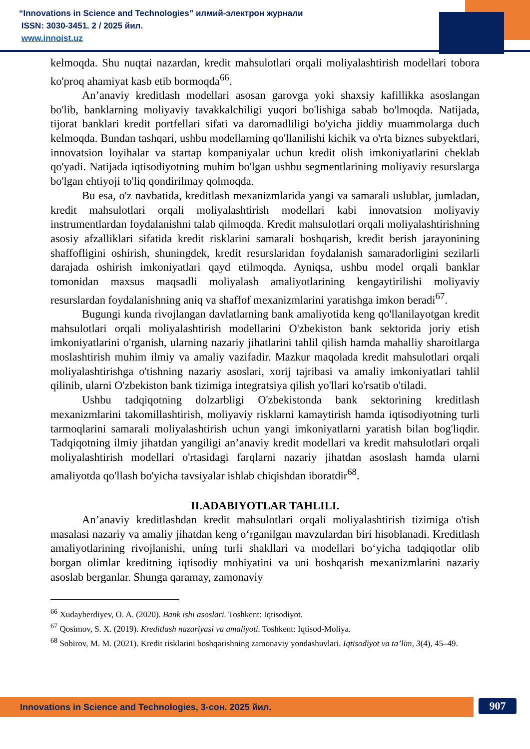“Innovations in Science and Technologies” илмий-электрон журнали
ISSN: 3030-3451. 2 / 2025 йил.
www.innoist.uz
kelmoqda. Shu nuqtai nazardan, kredit mahsulotlari orqali moliyalashtirish modellari tobora ko'proq ahamiyat kasb etib bormoqda<sup>66</sup>.
An’anaviy kreditlash modellari asosan garovga yoki shaxsiy kafillikka asoslangan bo'lib, banklarning moliyaviy tavakkalchiligi yuqori bo'lishiga sabab bo'lmoqda. Natijada, tijorat banklari kredit portfellari sifati va daromadliligi bo'yicha jiddiy muammolarga duch kelmoqda. Bundan tashqari, ushbu modellarning qo'llanilishi kichik va o'rta biznes subyektlari, innovatsion loyihalar va startap kompaniyalar uchun kredit olish imkoniyatlarini cheklab qo'yadi. Natijada iqtisodiyotning muhim bo'lgan ushbu segmentlarining moliyaviy resurslarga bo'lgan ehtiyoji to'liq qondirilmay qolmoqda.
Bu esa, o'z navbatida, kreditlash mexanizmlarida yangi va samarali uslublar, jumladan, kredit mahsulotlari orqali moliyalashtirish modellari kabi innovatsion moliyaviy instrumentlardan foydalanishni talab qilmoqda. Kredit mahsulotlari orqali moliyalashtirishning asosiy afzalliklari sifatida kredit risklarini samarali boshqarish, kredit berish jarayonining shaffofligini oshirish, shuningdek, kredit resurslaridan foydalanish samaradorligini sezilarli darajada oshirish imkoniyatlari qayd etilmoqda. Ayniqsa, ushbu model orqali banklar tomonidan maxsus maqsadli moliyalash amaliyotlarining kengaytirilishi moliyaviy resurslardan foydalanishning aniq va shaffof mexanizmlarini yaratishga imkon beradi<sup>67</sup>.
Bugungi kunda rivojlangan davlatlarning bank amaliyotida keng qo'llanilayotgan kredit mahsulotlari orqali moliyalashtirish modellarini O'zbekiston bank sektorida joriy etish imkoniyatlarini o'rganish, ularning nazariy jihatlarini tahlil qilish hamda mahalliy sharoitlarga moslashtirish muhim ilmiy va amaliy vazifadir. Mazkur maqolada kredit mahsulotlari orqali moliyalashtirishga o'tishning nazariy asoslari, xorij tajribasi va amaliy imkoniyatlari tahlil qilinib, ularni O'zbekiston bank tizimiga integratsiya qilish yo'llari ko'rsatib o'tiladi.
Ushbu tadqiqotning dolzarbligi O'zbekistonda bank sektorining kreditlash mexanizmlarini takomillashtirish, moliyaviy risklarni kamaytirish hamda iqtisodiyotning turli tarmoqlarini samarali moliyalashtirish uchun yangi imkoniyatlarni yaratish bilan bog'liqdir. Tadqiqotning ilmiy jihatdan yangiligi an’anaviy kredit modellari va kredit mahsulotlari orqali moliyalashtirish modellari o'rtasidagi farqlarni nazariy jihatdan asoslash hamda ularni amaliyotda qo'llash bo'yicha tavsiyalar ishlab chiqishdan iboratdir<sup>68</sup>.
II.ADABIYOTLAR TAHLILI.
An’anaviy kreditlashdan kredit mahsulotlari orqali moliyalashtirish tizimiga o'tish masalasi nazariy va amaliy jihatdan keng o‘rganilgan mavzulardan biri hisoblanadi. Kreditlash amaliyotlarining rivojlanishi, uning turli shakllari va modellari bo‘yicha tadqiqotlar olib borgan olimlar kreditning iqtisodiy mohiyatini va uni boshqarish mexanizmlarini nazariy asoslab berganlar. Shunga qaramay, zamonaviy
<sup>66</sup> Xudayberdiyev, O. A. (2020). Bank ishi asoslari. Toshkent: Iqtisodiyot.
<sup>67</sup> Qosimov, S. X. (2019). Kreditlash nazariyasi va amaliyoti. Toshkent: Iqtisod-Moliya.
<sup>68</sup> Sobirov, M. M. (2021). Kredit risklarini boshqarishning zamonaviy yondashuvlari. Iqtisodiyot va ta’lim, 3(4), 45–49.
Innovations in Science and Technologies, 3-сон. 2025 йил. 907